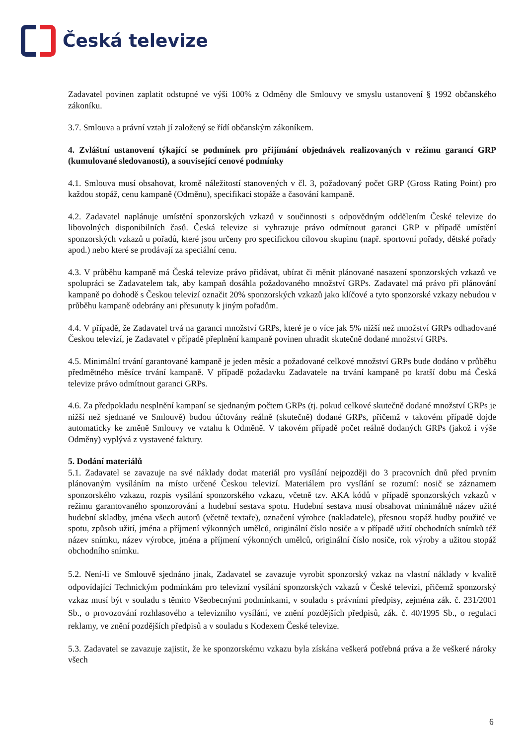Česká televize
Zadavatel povinen zaplatit odstupné ve výši 100% z Odměny dle Smlouvy ve smyslu ustanovení § 1992 občanského zákoníku.
3.7. Smlouva a právní vztah jí založený se řídí občanským zákoníkem.
4. Zvláštní ustanovení týkající se podmínek pro přijímání objednávek realizovaných v režimu garancí GRP (kumulované sledovanosti), a související cenové podmínky
4.1. Smlouva musí obsahovat, kromě náležitostí stanovených v čl. 3, požadovaný počet GRP (Gross Rating Point) pro každou stopáž, cenu kampaně (Odměnu), specifikaci stopáže a časování kampaně.
4.2. Zadavatel naplánuje umístění sponzorských vzkazů v součinnosti s odpovědným oddělením České televize do libovolných disponibilních časů. Česká televize si vyhrazuje právo odmítnout garanci GRP v případě umístění sponzorských vzkazů u pořadů, které jsou určeny pro specifickou cílovou skupinu (např. sportovní pořady, dětské pořady apod.) nebo které se prodávají za speciální cenu.
4.3. V průběhu kampaně má Česká televize právo přidávat, ubírat či měnit plánované nasazení sponzorských vzkazů ve spolupráci se Zadavatelem tak, aby kampaň dosáhla požadovaného množství GRPs. Zadavatel má právo při plánování kampaně po dohodě s Českou televizí označit 20% sponzorských vzkazů jako klíčové a tyto sponzorské vzkazy nebudou v průběhu kampaně odebrány ani přesunuty k jiným pořadům.
4.4. V případě, že Zadavatel trvá na garanci množství GRPs, které je o více jak 5% nižší než množství GRPs odhadované Českou televizí, je Zadavatel v případě přeplnění kampaně povinen uhradit skutečně dodané množství GRPs.
4.5. Minimální trvání garantované kampaně je jeden měsíc a požadované celkové množství GRPs bude dodáno v průběhu předmětného měsíce trvání kampaně. V případě požadavku Zadavatele na trvání kampaně po kratší dobu má Česká televize právo odmítnout garanci GRPs.
4.6. Za předpokladu nesplnění kampaní se sjednaným počtem GRPs (tj. pokud celkové skutečně dodané množství GRPs je nižší než sjednané ve Smlouvě) budou účtovány reálně (skutečně) dodané GRPs, přičemž v takovém případě dojde automaticky ke změně Smlouvy ve vztahu k Odměně. V takovém případě počet reálně dodaných GRPs (jakož i výše Odměny) vyplývá z vystavené faktury.
5. Dodání materiálů
5.1. Zadavatel se zavazuje na své náklady dodat materiál pro vysílání nejpozději do 3 pracovních dnů před prvním plánovaným vysíláním na místo určené Českou televizí. Materiálem pro vysílání se rozumí: nosič se záznamem sponzorského vzkazu, rozpis vysílání sponzorského vzkazu, včetně tzv. AKA kódů v případě sponzorských vzkazů v režimu garantovaného sponzorování a hudební sestava spotu. Hudební sestava musí obsahovat minimálně název užité hudební skladby, jména všech autorů (včetně textaře), označení výrobce (nakladatele), přesnou stopáž hudby použité ve spotu, způsob užití, jména a příjmení výkonných umělců, originální číslo nosiče a v případě užití obchodních snímků též název snímku, název výrobce, jména a příjmení výkonných umělců, originální číslo nosiče, rok výroby a užitou stopáž obchodního snímku.
5.2. Není-li ve Smlouvě sjednáno jinak, Zadavatel se zavazuje vyrobit sponzorský vzkaz na vlastní náklady v kvalitě odpovídající Technickým podmínkám pro televizní vysílání sponzorských vzkazů v České televizi, přičemž sponzorský vzkaz musí být v souladu s těmito Všeobecnými podmínkami, v souladu s právními předpisy, zejména zák. č. 231/2001 Sb., o provozování rozhlasového a televizního vysílání, ve znění pozdějších předpisů, zák. č. 40/1995 Sb., o regulaci reklamy, ve znění pozdějších předpisů a v souladu s Kodexem České televize.
5.3. Zadavatel se zavazuje zajistit, že ke sponzorskému vzkazu byla získána veškerá potřebná práva a že veškeré nároky všech
6